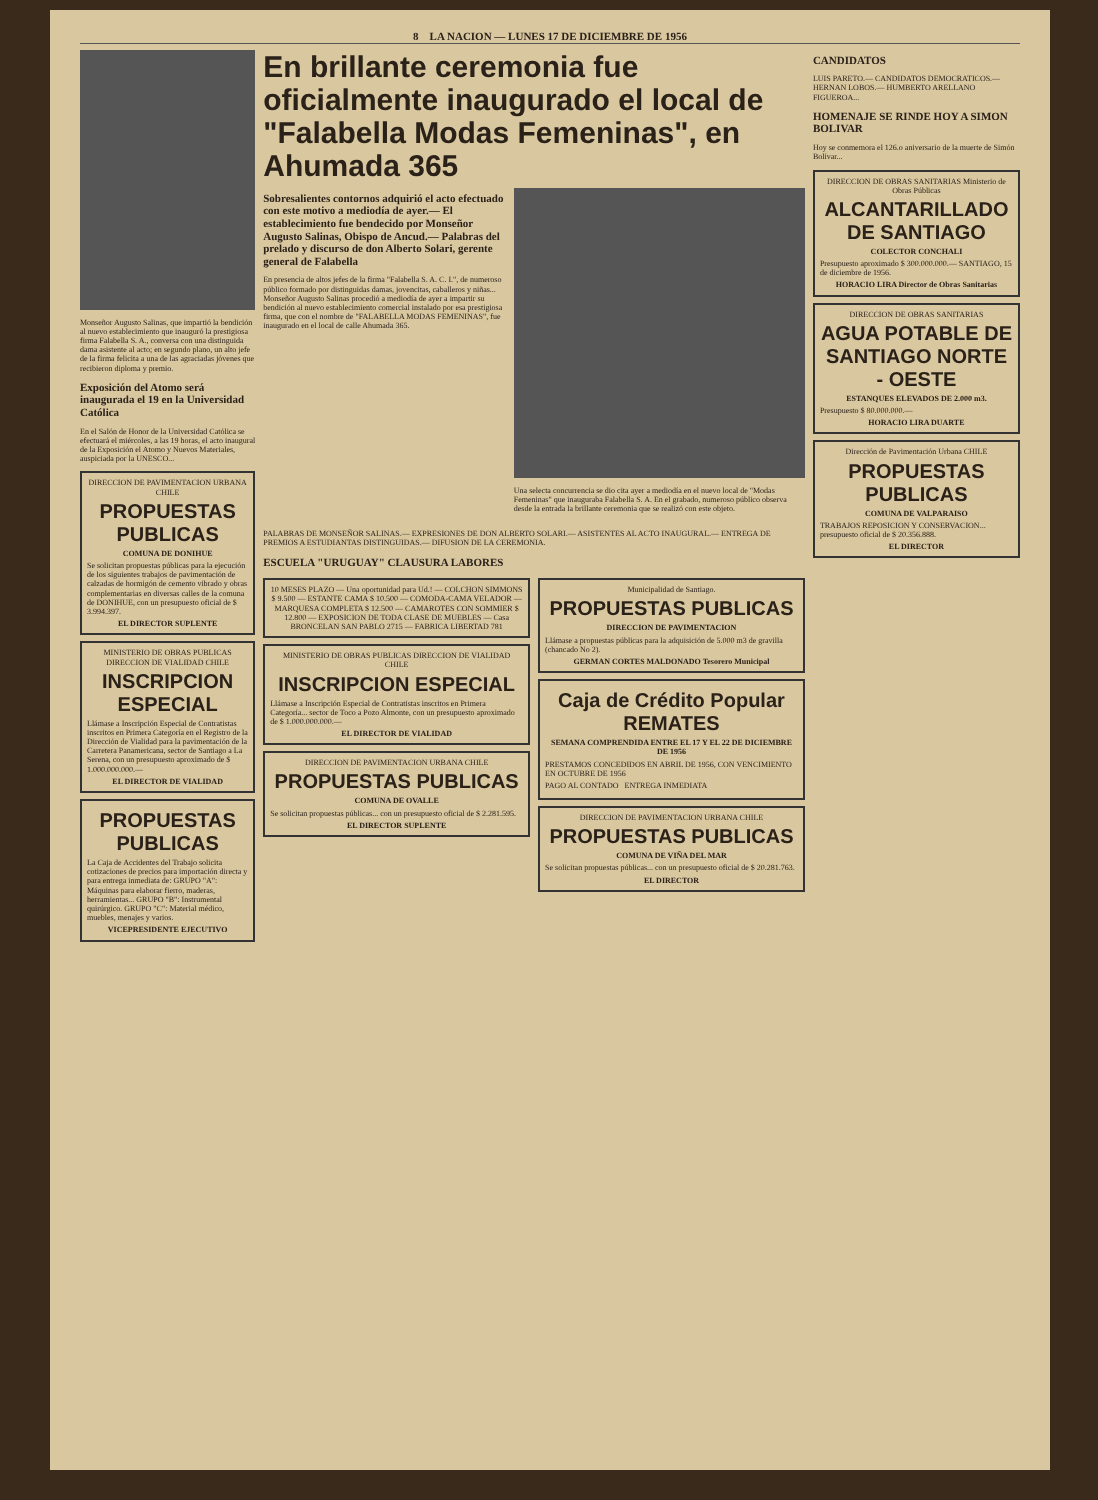8 LA NACION — LUNES 17 DE DICIEMBRE DE 1956
Monseñor Augusto Salinas, que impartió la bendición al nuevo establecimiento que inauguró la prestigiosa firma Falabella S. A., conversa con una distinguida dama asistente al acto; en segundo plano, un alto jefe de la firma felicita a una de las agraciadas jóvenes que recibieron diploma y premio.
Exposición del Atomo será inaugurada el 19 en la Universidad Católica
En el Salón de Honor de la Universidad Católica se efectuará el miércoles, a las 19 horas, el acto inaugural de la Exposición el Atomo y Nuevos Materiales, auspiciada por la UNESCO...
DIRECCION DE PAVIMENTACION URBANA CHILE
PROPUESTAS PUBLICAS
COMUNA DE DONIHUE
Se solicitan propuestas públicas para la ejecución de los siguientes trabajos de pavimentación de calzadas de hormigón de cemento vibrado y obras complementarias en diversas calles de la comuna de DONIHUE, con un presupuesto oficial de $ 3.994.397.
EL DIRECTOR SUPLENTE
MINISTERIO DE OBRAS PUBLICAS DIRECCION DE VIALIDAD CHILE
INSCRIPCION ESPECIAL
Llámase a Inscripción Especial de Contratistas inscritos en Primera Categoría en el Registro de la Dirección de Vialidad para la pavimentación de la Carretera Panamericana, sector de Santiago a La Serena, con un presupuesto aproximado de $ 1.000.000.000.—
EL DIRECTOR DE VIALIDAD
PROPUESTAS PUBLICAS
La Caja de Accidentes del Trabajo solicita cotizaciones de precios para importación directa y para entrega inmediata de: GRUPO "A": Máquinas para elaborar fierro, maderas, herramientas... GRUPO "B": Instrumental quirúrgico. GRUPO "C": Material médico, muebles, menajes y varios.
VICEPRESIDENTE EJECUTIVO
En brillante ceremonia fue oficialmente inaugurado el local de "Falabella Modas Femeninas", en Ahumada 365
Sobresalientes contornos adquirió el acto efectuado con este motivo a mediodía de ayer.— El establecimiento fue bendecido por Monseñor Augusto Salinas, Obispo de Ancud.— Palabras del prelado y discurso de don Alberto Solari, gerente general de Falabella
En presencia de altos jefes de la firma "Falabella S. A. C. I.", de numeroso público formado por distinguidas damas, jovencitas, caballeros y niñas... Monseñor Augusto Salinas procedió a mediodía de ayer a impartir su bendición al nuevo establecimiento comercial instalado por esa prestigiosa firma, que con el nombre de "FALABELLA MODAS FEMENINAS", fue inaugurado en el local de calle Ahumada 365.
Una selecta concurrencia se dio cita ayer a mediodía en el nuevo local de "Modas Femeninas" que inauguraba Falabella S. A. En el grabado, numeroso público observa desde la entrada la brillante ceremonia que se realizó con este objeto.
PALABRAS DE MONSEÑOR SALINAS.— EXPRESIONES DE DON ALBERTO SOLARI.— ASISTENTES AL ACTO INAUGURAL.— ENTREGA DE PREMIOS A ESTUDIANTAS DISTINGUIDAS.— DIFUSION DE LA CEREMONIA.
ESCUELA "URUGUAY" CLAUSURA LABORES
10 MESES PLAZO — Una oportunidad para Ud.! — COLCHON SIMMONS $ 9.500 — ESTANTE CAMA $ 10.500 — COMODA-CAMA VELADOR — MARQUESA COMPLETA $ 12.500 — CAMAROTES CON SOMMIER $ 12.800 — EXPOSICION DE TODA CLASE DE MUEBLES — Casa BRONCELAN SAN PABLO 2715 — FABRICA LIBERTAD 781
MINISTERIO DE OBRAS PUBLICAS DIRECCION DE VIALIDAD CHILE
INSCRIPCION ESPECIAL
Llámase a Inscripción Especial de Contratistas inscritos en Primera Categoría... sector de Toco a Pozo Almonte, con un presupuesto aproximado de $ 1.000.000.000.—
EL DIRECTOR DE VIALIDAD
DIRECCION DE PAVIMENTACION URBANA CHILE
PROPUESTAS PUBLICAS
COMUNA DE OVALLE
Se solicitan propuestas públicas... con un presupuesto oficial de $ 2.281.595.
EL DIRECTOR SUPLENTE
Municipalidad de Santiago.
PROPUESTAS PUBLICAS
DIRECCION DE PAVIMENTACION
Llámase a propuestas públicas para la adquisición de 5.000 m3 de gravilla (chancado No 2).
GERMAN CORTES MALDONADO Tesorero Municipal
Caja de Crédito Popular REMATES
SEMANA COMPRENDIDA ENTRE EL 17 Y EL 22 DE DICIEMBRE DE 1956
PRESTAMOS CONCEDIDOS EN ABRIL DE 1956, CON VENCIMIENTO EN OCTUBRE DE 1956
PAGO AL CONTADO ENTREGA INMEDIATA
DIRECCION DE PAVIMENTACION URBANA CHILE
PROPUESTAS PUBLICAS
COMUNA DE VIÑA DEL MAR
Se solicitan propuestas públicas... con un presupuesto oficial de $ 20.281.763.
EL DIRECTOR
CANDIDATOS
LUIS PARETO.— CANDIDATOS DEMOCRATICOS.— HERNAN LOBOS.— HUMBERTO ARELLANO FIGUEROA...
HOMENAJE SE RINDE HOY A SIMON BOLIVAR
Hoy se conmemora el 126.o aniversario de la muerte de Simón Bolívar...
DIRECCION DE OBRAS SANITARIAS Ministerio de Obras Públicas
ALCANTARILLADO DE SANTIAGO
COLECTOR CONCHALI
Presupuesto aproximado $ 300.000.000.— SANTIAGO, 15 de diciembre de 1956.
HORACIO LIRA Director de Obras Sanitarias
DIRECCION DE OBRAS SANITARIAS
AGUA POTABLE DE SANTIAGO NORTE - OESTE
ESTANQUES ELEVADOS DE 2.000 m3.
Presupuesto $ 80.000.000.—
HORACIO LIRA DUARTE
Dirección de Pavimentación Urbana CHILE
PROPUESTAS PUBLICAS
COMUNA DE VALPARAISO
TRABAJOS REPOSICION Y CONSERVACION... presupuesto oficial de $ 20.356.888.
EL DIRECTOR